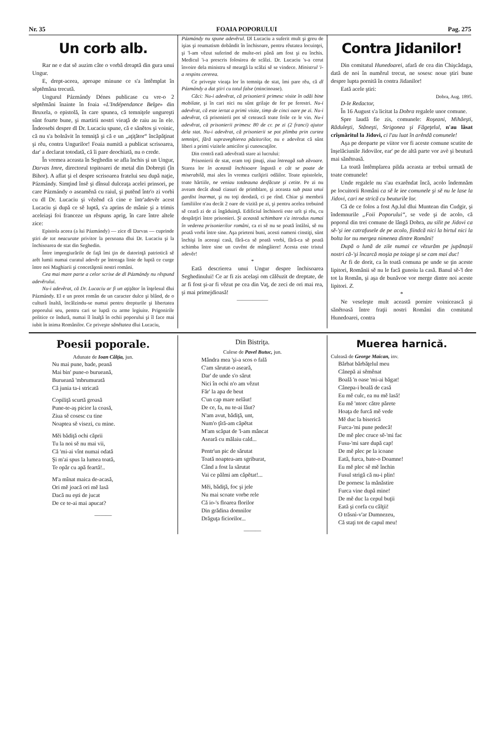Nr. 35 FOAIA POPORULUI Pag. 275
Un corb alb.
Rar ne e dat sĕ auzim câte o vorbă dreaptă din gura unui Ungur.
E, drept-aceea, aproape minune ce s'a întêmplat în sĕptĕmâna trecută.
Ungurul Pázmándy Dénes publicase cu vre-o 2 sĕptĕmâni înainte în foaia «L'Indépendance Belge» din Bruxela, o epistolă, în care spunea, că temniţele ungureşti sûnt foarte bune, şi martirii nostri vieaţă de raiu au în ele. Îndeosebi despre dl Dr. Lucaciu spune, că e sănĕtos şi voinic, că nu s'a bolnăvit în temniţă şi că e un „aţiţător“ încăpăţinat şi rĕu, contra Ungurilor! Foaia numită a publicat scrisoarea, dar' a declarat totodată, că îi pare deochiată, nu o crede.
În vremea aceasta în Seghedin se afla închis şi un Ungur, Darvas Imre, directorul topitoarei de metal din Dobreşti (în Bihor). A aflat şi el despre scrisoarea fratelui seu după naţie, Pázmándy. Simţind însĕ şi dînsul dulceaţa acelei prinsori, pe care Pázmándy o aseamĕnă cu raiul, şi putĕnd într'o zi vorbì cu dl Dr. Lucaciu şi vĕzĕnd că cine e într'adevĕr acest Lucaciu şi după ce sĕ luptă, s'a aprins de mânie şi a trimis aceleiaşi foi franceze un rĕspuns aprig, în care între altele zice:
Epistola aceea (a lui Pázmándy) — zice dl Darvas — cuprinde ştiri de tot neacurate privitor la persoana dlui Dr. Lucaciu şi la închisoarea de stat din Seghedin.
Între impregiurările de faţă îmi ţin de datorinţă patriotică sĕ arĕt lumii numai curatul adevĕr pe întreaga linie de luptă ce curge între noi Maghiarii şi concetăţenii nostri români.
Cea mai mare parte a celor scrise de dl Pázmándy nu rĕspund adevĕrului.
Nu-i adevĕrat, că Dr. Lucaciu ar fi un aţiţător în înţelesul dlui Pázmándy. El e un preot român de un caracter dulce şi blând, de o cultură înaltă, încălzindu-se numai pentru drepturile şi libertatea poporului seu, pentru cari se luptă cu arme legiuite. Prigonirile politice ce îndură, numai îl înalţă în ochii poporului şi îl face mai iubit în inima Românilor. Ce priveşte sănĕtatea dlui Lucaciu,
Pázmándy nu spune adevĕrul. Dl Lucaciu a suferit mult şi greu de işias şi reumatism dobândit în închisoare, pentru rĕutatea locuinţei, şi 'l-am vĕzut suferind de multe-ori până am fost şi eu închis. Medicul 'i-a prescris folosirea de scălzi. Dr. Lucaciu 's-a cerut învoire dela ministru sĕ meargă la scălzi sĕ se vindece. Ministrul 'i-a respins cererea.
Ce priveşte vieaţa lor în temniţa de stat, îmi pare rĕu, că dl Pázmándy a dat ştiri cu totul false (mincinoase).
Căci: Nu-i adevĕrat, că prisonierii primesc visite în odăi bine mobilate, şi în cari nici nu sûnt grilaje de fer pe ferestri. Nu-i adevĕrat, că este iertat a primì visite, timp de cinci oare pe zi. Nu-i adevĕrat, că prisonierii pot sĕ cetească toate foile ce le vin. Nu-i adevĕrat, că prisonierii primesc 80 de cr. pe zi (2 franci) ajutor dela stat. Nu-i adevĕrat, că prisonierii se pot plimba prin curtea temniţei, fără supraveghierea păzitorilor, nu e adevĕrat că sûnt liberi a primì vizitele amicilor şi cunoscuţilor.
Din contră eată adevĕrată stare ai lucrului:
Prisonierii de stat, eram toţi ţinuţi, ziua întreagă sub zăvoare. Starea lor în această închisoare îngustă e cât se poate de miserabilă, mai ales în vremea curăţirii odăilor. Toate epistolele, toate hârtiile, ne veniau totdeauna desfăcute şi cetite. Pe zi nu aveam decât două ciasuri de primblare, şi aceasta sub paza unui gardist înarmat, şi nu toţi deodată, ci pe rînd. Chiar şi membrii familiilor n'au decât 2 oare de vizită pe zi, şi pentru acelea trebuind sĕ ceară zi de zi îngăduinţă. Edificiul închisorii este urît şi rĕu, cu despărţiri între prisonieri. Şi această schimbare s'a introdus numai în vederea prisonierilor români, ca ei sĕ nu se poată întâlnì, sĕ nu poată vorbi între sine. Aşa prieteni buni, acesti oameni cinstiţi, sûnt închişi în aceeaşi casă, fără-ca sĕ poată vorbì, fără-ca sĕ poată schimba între sine un cuvênt de mângâiere! Acesta este tristul adevĕr!
*
Eată descrierea unui Ungur despre închisoarea Seghedinului! Ce ar fi zis acelaşi om călĕuzit de dreptate, de ar fi fost şi-ar fi vĕzut pe cea din Vaţ, de zeci de ori mai rea, şi mai primejdioasă!
——————
Contra Jidanilor!
Din comitatul Hunedoarei, afară de cea din Chişcădaga, dată de noi în numĕrul trecut, ne sosesc noue ştiri bune despre lupta pornită în contra Jidanilor!
Eată acele ştiri:
Dobra, Aug. 1895.
D-le Redactor,
În 16 August s'a licitat la Dobra regalele unor comune.
Spre laudă fie zis, comunele: Roşeani, Mihăeşti, Răduleşti, Stăneşti, Strigonea şi Făgeţelul, n'au lăsat crîşmăritul la Jidovi, ci l'au luat în arêndă comunele!
Aşa pe deoparte pe viitor vor fi aceste comune scutite de înşelăciunile Jidovilor, ear' pe de altă parte vor avè şi beutură mai sănĕtoasă.
La toată întêmplarea pilda aceasta ar trebuì urmată de toate comunele!
Unde regalele nu s'au exarêndat încă, acolo îndemnăm pe locuitorii Români ca sĕ le iee comunele şi sĕ nu le lase la Jidovi, cari ne strică cu beuturile lor.
Că de ce folos a fost Ap.lul dlui Muntean din Cudgir, şi îndemnurile „Foii Poporului“, se vede şi de acolo, că poporul din trei comune de lângă Dobra, au silit pe Jidovi ca sĕ-'şi iee catrafusele de pe acolo, fiindcă nici la birtul nici la bolta lor nu mergea nimenea dintre Români!
După o lună de zile numai ce vĕzurăm pe jupânaşii nostri că-'şi încarcă moşia pe toiage şi se cam mai duc!
Ar fi de dorit, ca în toată comuna pe unde se ţin aceste lipitori, Românii sĕ nu le facă gunoiu la casă. Banul sĕ-'l dee tot la Român, şi aşa de bunăvoe vor merge dintre noi aceste lipitori. Z.
*
Ne veseleşte mult această pornire voinicească şi sănĕtoasă între fraţii nostri Români din comitatul Hunedoarei, contra
Poesii poporale.
Adunate de Ioan Călţia, jun.
Nu mai pune, bade, peană
Mai bin' pune-o burueană,
Burueană 'mbrumurată
Că junia ta-i stricată
Copiliţă scurtă groasă
Pune-te-aş picior la coasă,
Ziua sĕ cosesc cu tine
Noaptea sĕ visezi, cu mine.
Mĕi bădiţă ochi căprii
Tu la noi sĕ nu mai vii,
Că 'mi-ai vînt numai odată
Şi m'ai spus la lumea toată,
Te opăr cu apă feartă!..
M'a mînat maica de-acasă,
Ori mĕ joacă ori mĕ lasă
Dacă nu eşti de jucat
De ce te-ai mai apucat?
———
Din Bistriţa.
Culese de Pavel Butuc, jun.
Mândra mea 'şi-a scos o fală
C'am sărutat-o aseară,
Dar' de unde s'o sărut
Nici în ochi n'o am vĕzut
Făr' la apa de beut
C'un cap mare nelăut!
De ce, fa, nu te-ai lăut?
N'am avut, bădiţă, unt,
Num'o ţîră-am căpĕtat
M'am scăpat de 'l-am mâncat
Aseară cu mălaiu cald...
Pentr'un pic de sărutat
Toată noaptea-am sgriburat,
Când a fost la sărutat
Vai ce pălmi am căpĕtat!...
Mĕi, bădiţă, foc şi jele
Nu mai scoate vorbe rele
Că io-'s floarea florilor
Din grădina domnilor
Drăguţa ficiorilor...
———
Muerea harnică.
Culeasă de George Maican, inv.
Bărbat bărbăţelul meu
Cânepă ai sĕmênat
Boală 'n oase 'mi-ai băgat!
Cânepa-i boală de casă
Eu mĕ culc, ea nu mĕ lasă!
Eu mĕ 'ntorc către părete
Hoaţa de furcă mĕ vede
Mĕ duc la biserică
Furca-'mi pune pedecă!
De mĕ plec cruce sĕ-'mi fac
Fusu-'mi sare după cap!
De mĕ plec pe la icoane
Eată, furca, bate-o Doamne!
Eu mĕ plec sĕ mĕ închin
Fusul strigă că nu-i plin!
De pornesc la mănăstire
Furca vine după mine!
De mĕ duc la cepul buţii
Eată şi corfa cu câlţii!
O trăsnì-v'ar Dumnezeu,
Că staţi tot de capul meu!